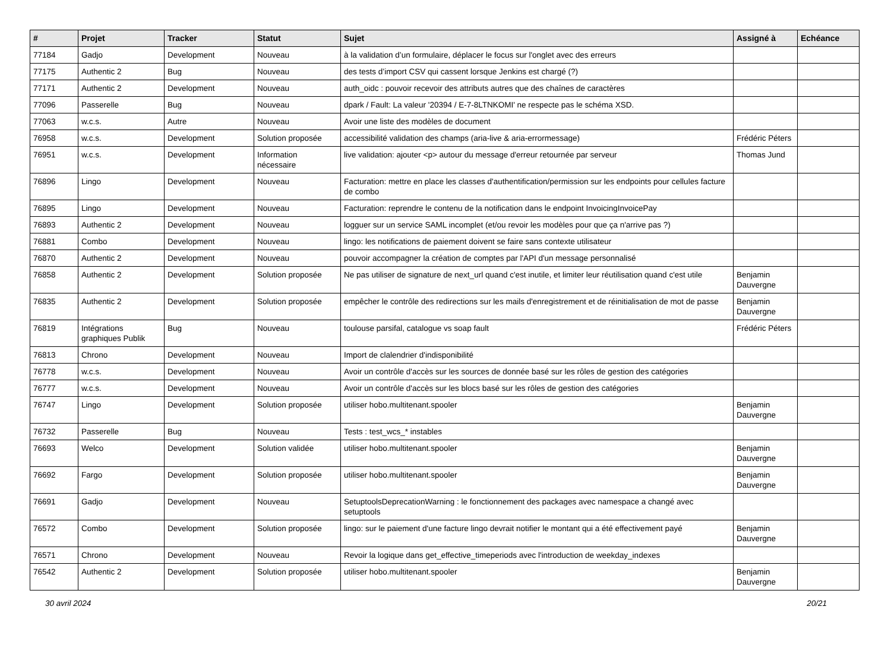| # | Projet | Tracker | Statut | Sujet | Assigné à | Echéance |
| --- | --- | --- | --- | --- | --- | --- |
| 77184 | Gadjo | Development | Nouveau | à la validation d’un formulaire, déplacer le focus sur l'onglet avec des erreurs | | |
| 77175 | Authentic 2 | Bug | Nouveau | des tests d’import CSV qui cassent lorsque Jenkins est chargé (?) | | |
| 77171 | Authentic 2 | Development | Nouveau | auth_oidc : pouvoir recevoir des attributs autres que des chaînes de caractères | | |
| 77096 | Passerelle | Bug | Nouveau | dpark / Fault: La valeur '20394 / E-7-8LTNKOMI' ne respecte pas le schéma XSD. | | |
| 77063 | w.c.s. | Autre | Nouveau | Avoir une liste des modèles de document | | |
| 76958 | w.c.s. | Development | Solution proposée | accessibilité validation des champs (aria-live & aria-errormessage) | Frédéric Péters | |
| 76951 | w.c.s. | Development | Information nécessaire | live validation: ajouter <p> autour du message d'erreur retournée par serveur | Thomas Jund | |
| 76896 | Lingo | Development | Nouveau | Facturation: mettre en place les classes d'authentification/permission sur les endpoints pour cellules facture de combo | | |
| 76895 | Lingo | Development | Nouveau | Facturation: reprendre le contenu de la notification dans le endpoint InvoicingInvoicePay | | |
| 76893 | Authentic 2 | Development | Nouveau | logguer sur un service SAML incomplet (et/ou revoir les modèles pour que ça n'arrive pas ?) | | |
| 76881 | Combo | Development | Nouveau | lingo: les notifications de paiement doivent se faire sans contexte utilisateur | | |
| 76870 | Authentic 2 | Development | Nouveau | pouvoir accompagner la création de comptes par l'API d'un message personnalisé | | |
| 76858 | Authentic 2 | Development | Solution proposée | Ne pas utiliser de signature de next_url quand c'est inutile, et limiter leur réutilisation quand c'est utile | Benjamin Dauvergne | |
| 76835 | Authentic 2 | Development | Solution proposée | empêcher le contrôle des redirections sur les mails d'enregistrement et de réinitialisation de mot de passe | Benjamin Dauvergne | |
| 76819 | Intégrations graphiques Publik | Bug | Nouveau | toulouse parsifal, catalogue vs soap fault | Frédéric Péters | |
| 76813 | Chrono | Development | Nouveau | Import de clalendrier d'indisponibilité | | |
| 76778 | w.c.s. | Development | Nouveau | Avoir un contrôle d'accès sur les sources de donnée basé sur les rôles de gestion des catégories | | |
| 76777 | w.c.s. | Development | Nouveau | Avoir un contrôle d'accès sur les blocs basé sur les rôles de gestion des catégories | | |
| 76747 | Lingo | Development | Solution proposée | utiliser hobo.multitenant.spooler | Benjamin Dauvergne | |
| 76732 | Passerelle | Bug | Nouveau | Tests : test_wcs_* instables | | |
| 76693 | Welco | Development | Solution validée | utiliser hobo.multitenant.spooler | Benjamin Dauvergne | |
| 76692 | Fargo | Development | Solution proposée | utiliser hobo.multitenant.spooler | Benjamin Dauvergne | |
| 76691 | Gadjo | Development | Nouveau | SetuptoolsDeprecationWarning : le fonctionnement des packages avec namespace a changé avec setuptools | | |
| 76572 | Combo | Development | Solution proposée | lingo: sur le paiement d'une facture lingo devrait notifier le montant qui a été effectivement payé | Benjamin Dauvergne | |
| 76571 | Chrono | Development | Nouveau | Revoir la logique dans get_effective_timeperiods avec l'introduction de weekday_indexes | | |
| 76542 | Authentic 2 | Development | Solution proposée | utiliser hobo.multitenant.spooler | Benjamin Dauvergne | |
30 avril 2024 20/21